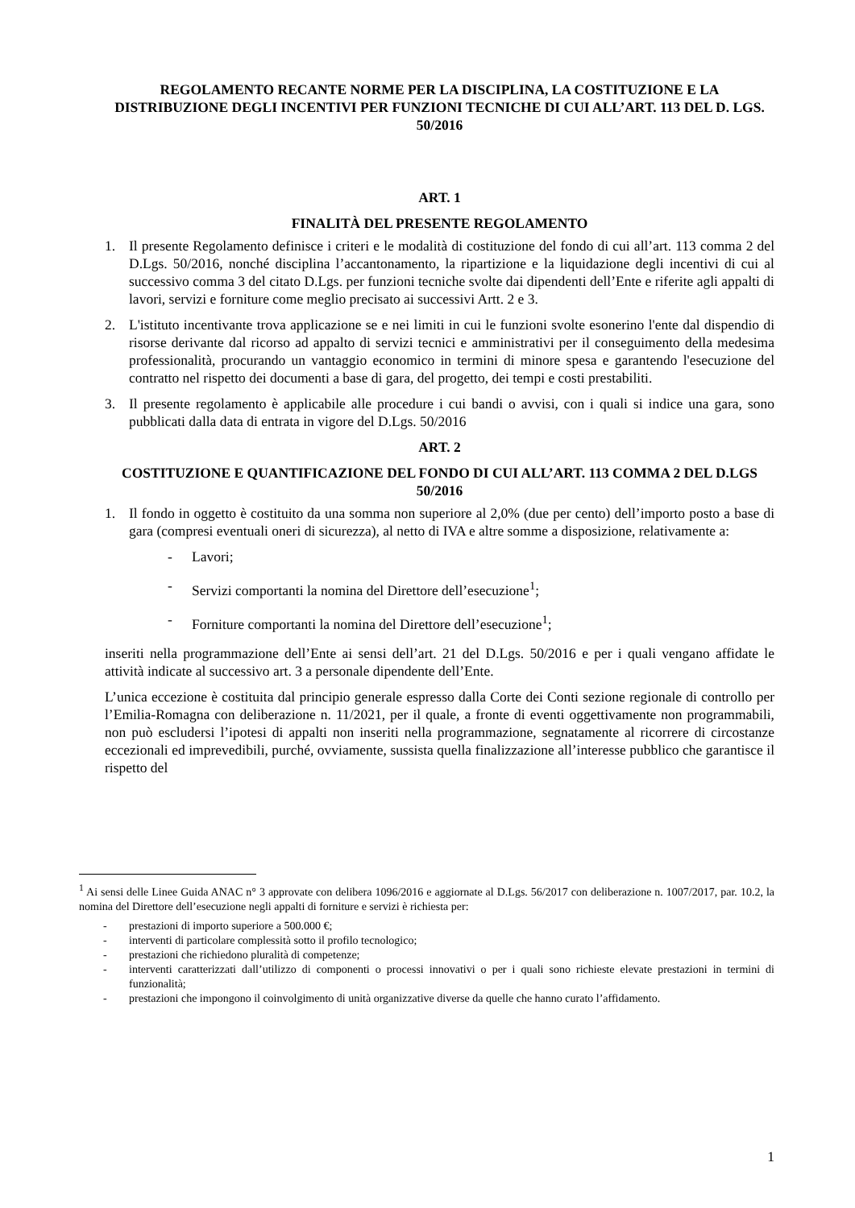REGOLAMENTO RECANTE NORME PER LA DISCIPLINA, LA COSTITUZIONE E LA DISTRIBUZIONE DEGLI INCENTIVI PER FUNZIONI TECNICHE DI CUI ALL’ART. 113 DEL D. LGS. 50/2016
ART. 1
FINALITÀ DEL PRESENTE REGOLAMENTO
1. Il presente Regolamento definisce i criteri e le modalità di costituzione del fondo di cui all’art. 113 comma 2 del D.Lgs. 50/2016, nonché disciplina l’accantonamento, la ripartizione e la liquidazione degli incentivi di cui al successivo comma 3 del citato D.Lgs. per funzioni tecniche svolte dai dipendenti dell’Ente e riferite agli appalti di lavori, servizi e forniture come meglio precisato ai successivi Artt. 2 e 3.
2. L'istituto incentivante trova applicazione se e nei limiti in cui le funzioni svolte esonerino l'ente dal dispendio di risorse derivante dal ricorso ad appalto di servizi tecnici e amministrativi per il conseguimento della medesima professionalità, procurando un vantaggio economico in termini di minore spesa e garantendo l'esecuzione del contratto nel rispetto dei documenti a base di gara, del progetto, dei tempi e costi prestabiliti.
3. Il presente regolamento è applicabile alle procedure i cui bandi o avvisi, con i quali si indice una gara, sono pubblicati dalla data di entrata in vigore del D.Lgs. 50/2016
ART. 2
COSTITUZIONE E QUANTIFICAZIONE DEL FONDO DI CUI ALL’ART. 113 COMMA 2 DEL D.LGS 50/2016
1. Il fondo in oggetto è costituito da una somma non superiore al 2,0% (due per cento) dell’importo posto a base di gara (compresi eventuali oneri di sicurezza), al netto di IVA e altre somme a disposizione, relativamente a:
- Lavori;
- Servizi comportanti la nomina del Direttore dell’esecuzione<sup>1</sup>;
- Forniture comportanti la nomina del Direttore dell’esecuzione<sup>1</sup>;
inseriti nella programmazione dell’Ente ai sensi dell’art. 21 del D.Lgs. 50/2016 e per i quali vengano affidate le attività indicate al successivo art. 3 a personale dipendente dell’Ente.
L’unica eccezione è costituita dal principio generale espresso dalla Corte dei Conti sezione regionale di controllo per l’Emilia-Romagna con deliberazione n. 11/2021, per il quale, a fronte di eventi oggettivamente non programmabili, non può escludersi l’ipotesi di appalti non inseriti nella programmazione, segnatamente al ricorrere di circostanze eccezionali ed imprevedibili, purché, ovviamente, sussista quella finalizzazione all’interesse pubblico che garantisce il rispetto del
<sup>1</sup> Ai sensi delle Linee Guida ANAC n° 3 approvate con delibera 1096/2016 e aggiornate al D.Lgs. 56/2017 con deliberazione n. 1007/2017, par. 10.2, la nomina del Direttore dell’esecuzione negli appalti di forniture e servizi è richiesta per:
- prestazioni di importo superiore a 500.000 €;
- interventi di particolare complessità sotto il profilo tecnologico;
- prestazioni che richiedono pluralità di competenze;
- interventi caratterizzati dall’utilizzo di componenti o processi innovativi o per i quali sono richieste elevate prestazioni in termini di funzionalità;
- prestazioni che impongono il coinvolgimento di unità organizzative diverse da quelle che hanno curato l’affidamento.
1